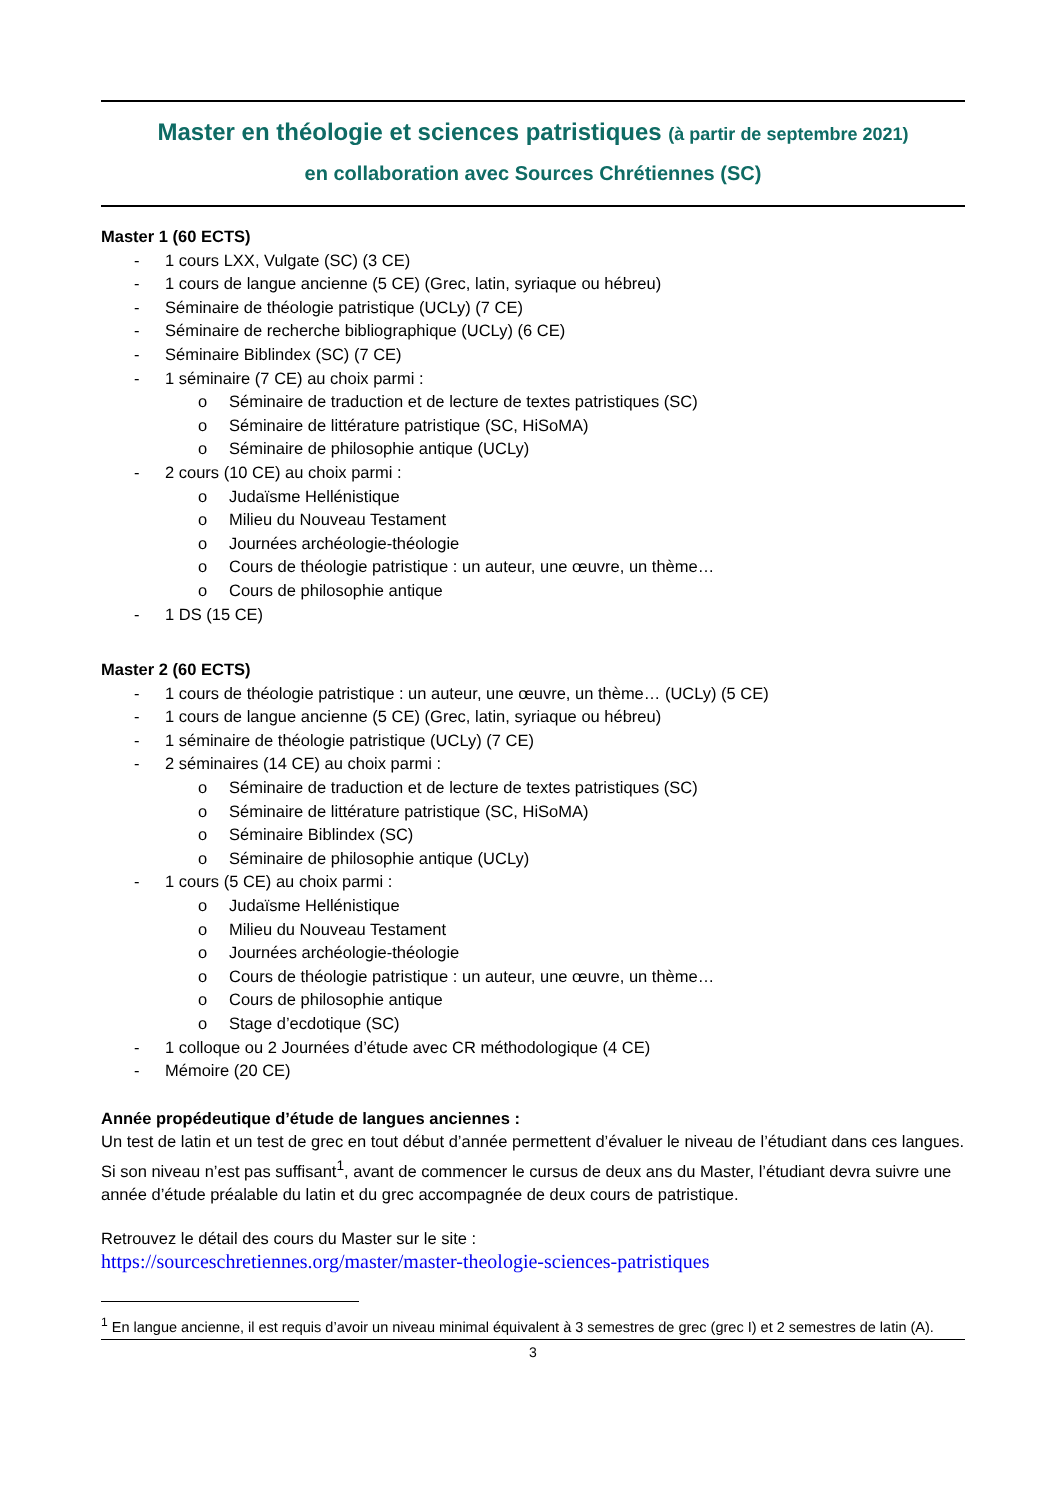Master en théologie et sciences patristiques (à partir de septembre 2021)
en collaboration avec Sources Chrétiennes (SC)
Master 1 (60 ECTS)
- 1 cours LXX, Vulgate (SC) (3 CE)
- 1 cours de langue ancienne (5 CE) (Grec, latin, syriaque ou hébreu)
- Séminaire de théologie patristique (UCLy) (7 CE)
- Séminaire de recherche bibliographique (UCLy) (6 CE)
- Séminaire Biblindex (SC) (7 CE)
- 1 séminaire (7 CE) au choix parmi :
o Séminaire de traduction et de lecture de textes patristiques (SC)
o Séminaire de littérature patristique (SC, HiSoMA)
o Séminaire de philosophie antique (UCLy)
- 2 cours (10 CE) au choix parmi :
o Judaïsme Hellénistique
o Milieu du Nouveau Testament
o Journées archéologie-théologie
o Cours de théologie patristique : un auteur, une œuvre, un thème…
o Cours de philosophie antique
- 1 DS (15 CE)
Master 2 (60 ECTS)
- 1 cours de théologie patristique : un auteur, une œuvre, un thème… (UCLy) (5 CE)
- 1 cours de langue ancienne (5 CE) (Grec, latin, syriaque ou hébreu)
- 1 séminaire de théologie patristique (UCLy) (7 CE)
- 2 séminaires (14 CE) au choix parmi :
o Séminaire de traduction et de lecture de textes patristiques (SC)
o Séminaire de littérature patristique (SC, HiSoMA)
o Séminaire Biblindex (SC)
o Séminaire de philosophie antique (UCLy)
- 1 cours (5 CE) au choix parmi :
o Judaïsme Hellénistique
o Milieu du Nouveau Testament
o Journées archéologie-théologie
o Cours de théologie patristique : un auteur, une œuvre, un thème…
o Cours de philosophie antique
o Stage d’ecdotique (SC)
- 1 colloque ou 2 Journées d’étude avec CR méthodologique (4 CE)
- Mémoire (20 CE)
Année propédeutique d’étude de langues anciennes :
Un test de latin et un test de grec en tout début d’année permettent d’évaluer le niveau de l’étudiant dans ces langues. Si son niveau n’est pas suffisant<sup>1</sup>, avant de commencer le cursus de deux ans du Master, l’étudiant devra suivre une année d’étude préalable du latin et du grec accompagnée de deux cours de patristique.
Retrouvez le détail des cours du Master sur le site :
https://sourceschretiennes.org/master/master-theologie-sciences-patristiques
<sup>1</sup> En langue ancienne, il est requis d’avoir un niveau minimal équivalent à 3 semestres de grec (grec I) et 2 semestres de latin (A).
3